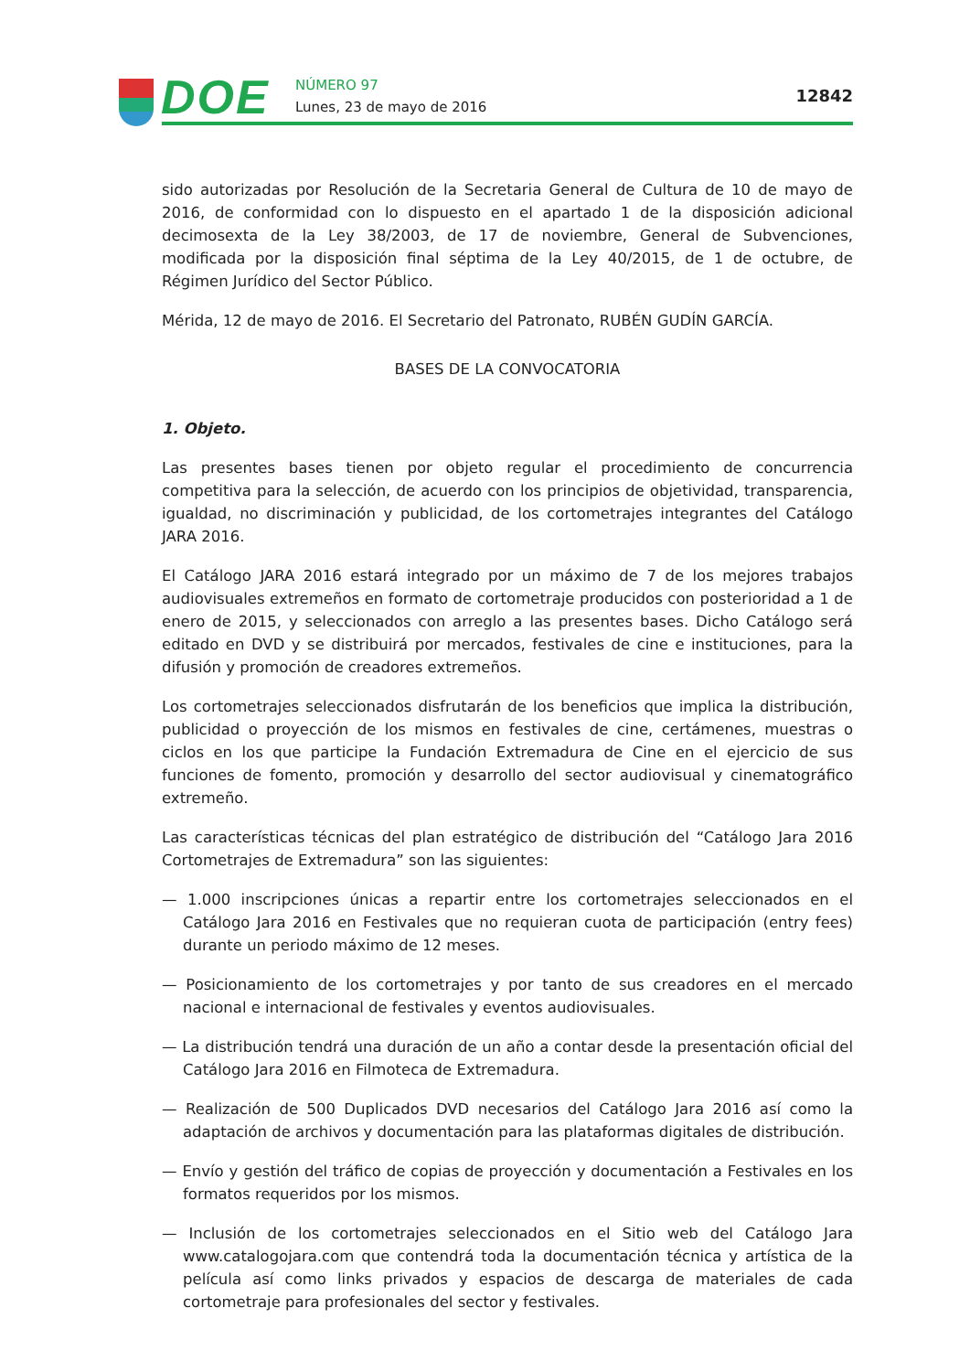DOE NÚMERO 97
Lunes, 23 de mayo de 2016
12842
sido autorizadas por Resolución de la Secretaria General de Cultura de 10 de mayo de 2016, de conformidad con lo dispuesto en el apartado 1 de la disposición adicional decimosexta de la Ley 38/2003, de 17 de noviembre, General de Subvenciones, modificada por la disposición final séptima de la Ley 40/2015, de 1 de octubre, de Régimen Jurídico del Sector Público.
Mérida, 12 de mayo de 2016. El Secretario del Patronato, RUBÉN GUDÍN GARCÍA.
BASES DE LA CONVOCATORIA
1. Objeto.
Las presentes bases tienen por objeto regular el procedimiento de concurrencia competitiva para la selección, de acuerdo con los principios de objetividad, transparencia, igualdad, no discriminación y publicidad, de los cortometrajes integrantes del Catálogo JARA 2016.
El Catálogo JARA 2016 estará integrado por un máximo de 7 de los mejores trabajos audiovisuales extremeños en formato de cortometraje producidos con posterioridad a 1 de enero de 2015, y seleccionados con arreglo a las presentes bases. Dicho Catálogo será editado en DVD y se distribuirá por mercados, festivales de cine e instituciones, para la difusión y promoción de creadores extremeños.
Los cortometrajes seleccionados disfrutarán de los beneficios que implica la distribución, publicidad o proyección de los mismos en festivales de cine, certámenes, muestras o ciclos en los que participe la Fundación Extremadura de Cine en el ejercicio de sus funciones de fomento, promoción y desarrollo del sector audiovisual y cinematográfico extremeño.
Las características técnicas del plan estratégico de distribución del “Catálogo Jara 2016 Cortometrajes de Extremadura” son las siguientes:
— 1.000 inscripciones únicas a repartir entre los cortometrajes seleccionados en el Catálogo Jara 2016 en Festivales que no requieran cuota de participación (entry fees) durante un periodo máximo de 12 meses.
— Posicionamiento de los cortometrajes y por tanto de sus creadores en el mercado nacional e internacional de festivales y eventos audiovisuales.
— La distribución tendrá una duración de un año a contar desde la presentación oficial del Catálogo Jara 2016 en Filmoteca de Extremadura.
— Realización de 500 Duplicados DVD necesarios del Catálogo Jara 2016 así como la adaptación de archivos y documentación para las plataformas digitales de distribución.
— Envío y gestión del tráfico de copias de proyección y documentación a Festivales en los formatos requeridos por los mismos.
— Inclusión de los cortometrajes seleccionados en el Sitio web del Catálogo Jara www.catalogojara.com que contendrá toda la documentación técnica y artística de la película así como links privados y espacios de descarga de materiales de cada cortometraje para profesionales del sector y festivales.